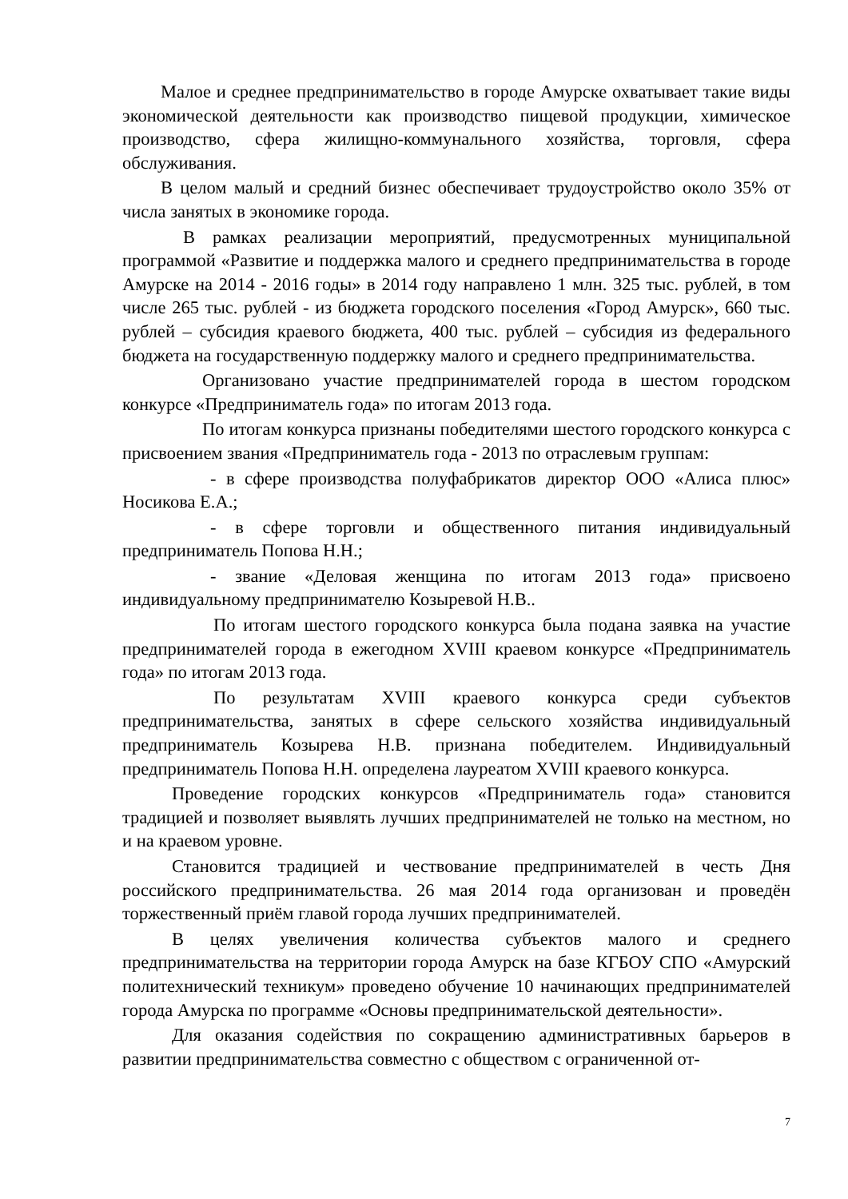Малое и среднее предпринимательство в городе Амурске охватывает такие виды экономической деятельности как производство пищевой продукции, химическое производство, сфера жилищно-коммунального хозяйства, торговля, сфера обслуживания.
В целом малый и средний бизнес обеспечивает трудоустройство около 35% от числа занятых в экономике города.
В рамках реализации мероприятий, предусмотренных муниципальной программой «Развитие и поддержка малого и среднего предпринимательства в городе Амурске на 2014 - 2016 годы» в 2014 году направлено 1 млн. 325 тыс. рублей, в том числе 265 тыс. рублей - из бюджета городского поселения «Город Амурск», 660 тыс. рублей – субсидия краевого бюджета, 400 тыс. рублей – субсидия из федерального бюджета на государственную поддержку малого и среднего предпринимательства.
Организовано участие предпринимателей города в шестом городском конкурсе «Предприниматель года» по итогам 2013 года.
По итогам конкурса признаны победителями шестого городского конкурса с присвоением звания «Предприниматель года - 2013 по отраслевым группам:
- в сфере производства полуфабрикатов директор ООО «Алиса плюс» Носикова Е.А.;
- в сфере торговли и общественного питания индивидуальный предприниматель Попова Н.Н.;
- звание «Деловая женщина по итогам 2013 года» присвоено индивидуальному предпринимателю Козыревой Н.В..
По итогам шестого городского конкурса была подана заявка на участие предпринимателей города в ежегодном XVIII краевом конкурсе «Предприниматель года» по итогам 2013 года.
По результатам XVIII краевого конкурса среди субъектов предпринимательства, занятых в сфере сельского хозяйства индивидуальный предприниматель Козырева Н.В. признана победителем. Индивидуальный предприниматель Попова Н.Н. определена лауреатом XVIII краевого конкурса.
Проведение городских конкурсов «Предприниматель года» становится традицией и позволяет выявлять лучших предпринимателей не только на местном, но и на краевом уровне.
Становится традицией и чествование предпринимателей в честь Дня российского предпринимательства. 26 мая 2014 года организован и проведён торжественный приём главой города лучших предпринимателей.
В целях увеличения количества субъектов малого и среднего предпринимательства на территории города Амурск на базе КГБОУ СПО «Амурский политехнический техникум» проведено обучение 10 начинающих предпринимателей города Амурска по программе «Основы предпринимательской деятельности».
Для оказания содействия по сокращению административных барьеров в развитии предпринимательства совместно с обществом с ограниченной от-
7